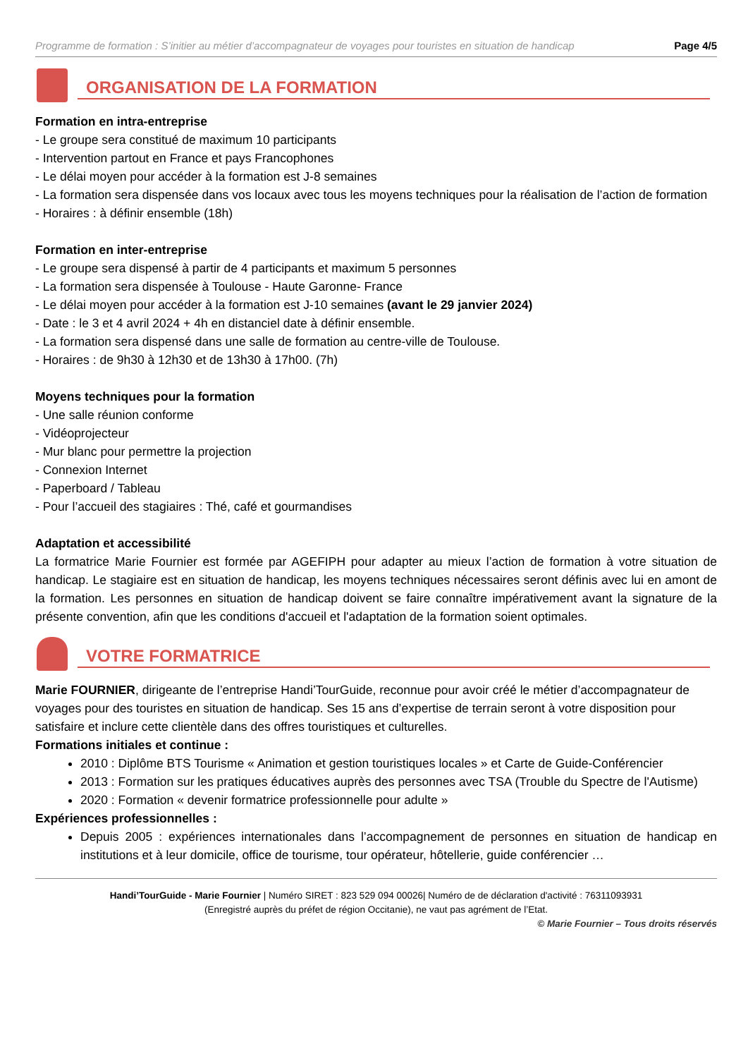Programme de formation : S’initier au métier d’accompagnateur de voyages pour touristes en situation de handicap Page 4/5
ORGANISATION DE LA FORMATION
Formation en intra-entreprise
- Le groupe sera constitué de maximum 10 participants
- Intervention partout en France et pays Francophones
- Le délai moyen pour accéder à la formation est J-8 semaines
- La formation sera dispensée dans vos locaux avec tous les moyens techniques pour la réalisation de l’action de formation
- Horaires : à définir ensemble (18h)
Formation en inter-entreprise
- Le groupe sera dispensé à partir de 4 participants et maximum 5 personnes
- La formation sera dispensée à Toulouse - Haute Garonne- France
- Le délai moyen pour accéder à la formation est J-10 semaines (avant le 29 janvier 2024)
- Date : le 3 et 4 avril 2024 + 4h en distanciel date à définir ensemble.
- La formation sera dispensé dans une salle de formation au centre-ville de Toulouse.
- Horaires : de 9h30 à 12h30 et de 13h30 à 17h00. (7h)
Moyens techniques pour la formation
- Une salle réunion conforme
- Vidéoprojecteur
- Mur blanc pour permettre la projection
- Connexion Internet
- Paperboard / Tableau
- Pour l’accueil des stagiaires : Thé, café et gourmandises
Adaptation et accessibilité
La formatrice Marie Fournier est formée par AGEFIPH pour adapter au mieux l’action de formation à votre situation de handicap. Le stagiaire est en situation de handicap, les moyens techniques nécessaires seront définis avec lui en amont de la formation. Les personnes en situation de handicap doivent se faire connaître impérativement avant la signature de la présente convention, afin que les conditions d'accueil et l'adaptation de la formation soient optimales.
VOTRE FORMATRICE
Marie FOURNIER, dirigeante de l’entreprise Handi’TourGuide, reconnue pour avoir créé le métier d’accompagnateur de voyages pour des touristes en situation de handicap. Ses 15 ans d’expertise de terrain seront à votre disposition pour satisfaire et inclure cette clientèle dans des offres touristiques et culturelles.
Formations initiales et continue :
2010 : Diplôme BTS Tourisme « Animation et gestion touristiques locales » et Carte de Guide-Conférencier
2013 : Formation sur les pratiques éducatives auprès des personnes avec TSA (Trouble du Spectre de l'Autisme)
2020 : Formation « devenir formatrice professionnelle pour adulte »
Expériences professionnelles :
Depuis 2005 : expériences internationales dans l’accompagnement de personnes en situation de handicap en institutions et à leur domicile, office de tourisme, tour opérateur, hôtellerie, guide conférencier …
Handi’TourGuide - Marie Fournier | Numéro SIRET : 823 529 094 00026| Numéro de de déclaration d'activité : 76311093931
(Enregistré auprès du préfet de région Occitanie), ne vaut pas agrément de l’Etat.
© Marie Fournier – Tous droits réservés